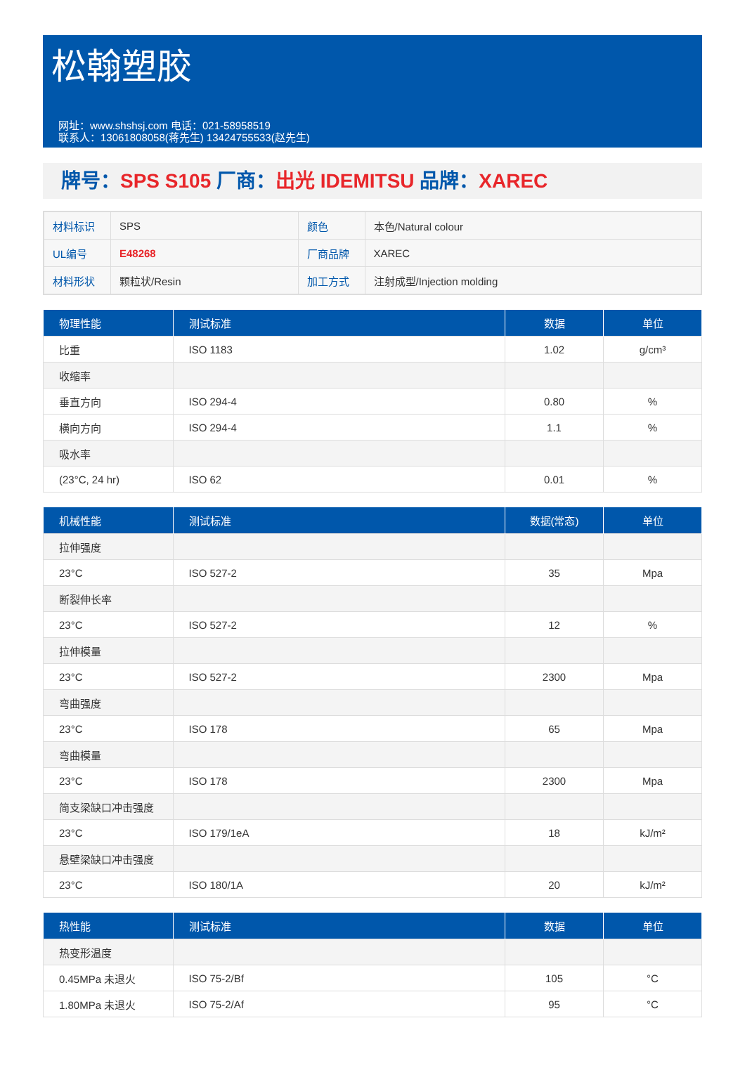松翰塑胶
网址：www.shshsj.com 电话：021-58958519
联系人：13061808058(蒋先生) 13424755533(赵先生)
牌号：SPS S105 厂商：出光 IDEMITSU 品牌：XAREC
| 材料标识 | SPS | 颜色 | 本色/Natural colour |
| UL编号 | E48268 | 厂商品牌 | XAREC |
| 材料形状 | 颗粒状/Resin | 加工方式 | 注射成型/Injection molding |
| 物理性能 | 测试标准 | 数据 | 单位 |
| --- | --- | --- | --- |
| 比重 | ISO 1183 | 1.02 | g/cm³ |
| 收缩率 | | | |
| 垂直方向 | ISO 294-4 | 0.80 | % |
| 横向方向 | ISO 294-4 | 1.1 | % |
| 吸水率 | | | |
| (23°C, 24 hr) | ISO 62 | 0.01 | % |
| 机械性能 | 测试标准 | 数据(常态) | 单位 |
| --- | --- | --- | --- |
| 拉伸强度 | | | |
| 23°C | ISO 527-2 | 35 | Mpa |
| 断裂伸长率 | | | |
| 23°C | ISO 527-2 | 12 | % |
| 拉伸模量 | | | |
| 23°C | ISO 527-2 | 2300 | Mpa |
| 弯曲强度 | | | |
| 23°C | ISO 178 | 65 | Mpa |
| 弯曲模量 | | | |
| 23°C | ISO 178 | 2300 | Mpa |
| 简支梁缺口冲击强度 | | | |
| 23°C | ISO 179/1eA | 18 | kJ/m² |
| 悬壁梁缺口冲击强度 | | | |
| 23°C | ISO 180/1A | 20 | kJ/m² |
| 热性能 | 测试标准 | 数据 | 单位 |
| --- | --- | --- | --- |
| 热变形温度 | | | |
| 0.45MPa 未退火 | ISO 75-2/Bf | 105 | °C |
| 1.80MPa 未退火 | ISO 75-2/Af | 95 | °C |